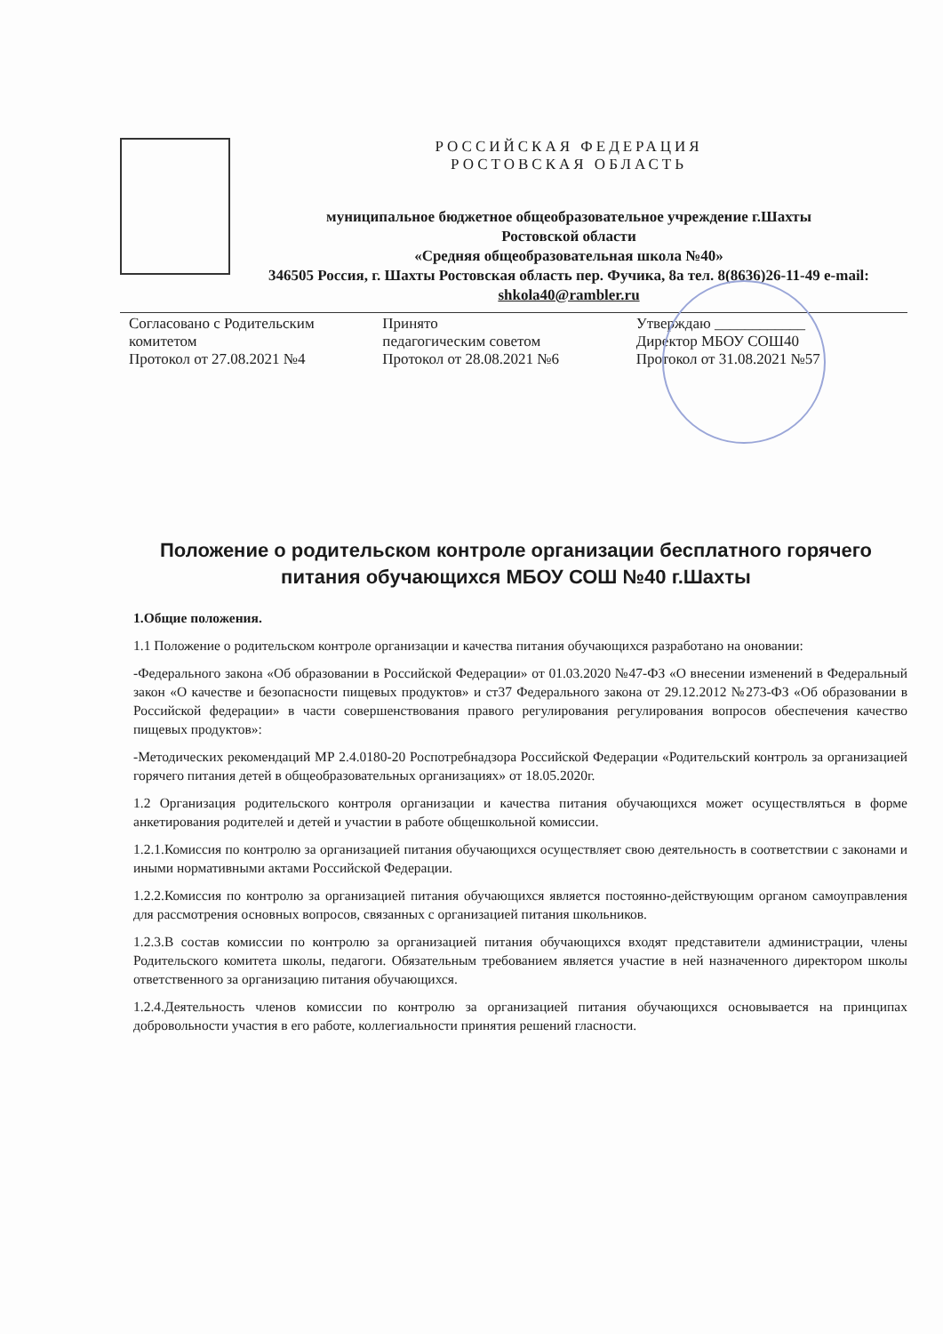РОССИЙСКАЯ ФЕДЕРАЦИЯ
РОСТОВСКАЯ ОБЛАСТЬ
муниципальное бюджетное общеобразовательное учреждение г.Шахты
Ростовской области
«Средняя общеобразовательная школа №40»
346505 Россия, г. Шахты Ростовская область пер. Фучика, 8а тел. 8(8636)26-11-49 e-mail: shkola40@rambler.ru
Согласовано с Родительским
комитетом
Протокол от 27.08.2021 №4
Принято
педагогическим советом
Протокол от 28.08.2021 №6
Утверждаю ____________
Директор МБОУ СОШ40
Протокол от 31.08.2021 №57
Положение о родительском контроле организации бесплатного горячего питания обучающихся МБОУ СОШ №40 г.Шахты
1.Общие положения.
1.1 Положение о родительском контроле организации и качества питания обучающихся разработано на оновании:
-Федерального закона «Об образовании в Российской Федерации» от 01.03.2020 №47-ФЗ «О внесении изменений в Федеральный закон «О качестве и безопасности пищевых продуктов» и ст37 Федерального закона от 29.12.2012 №273-ФЗ «Об образовании в Российской федерации» в части совершенствования правого регулирования регулирования вопросов обеспечения качество пищевых продуктов»:
-Методических рекомендаций МР 2.4.0180-20 Роспотребнадзора Российской Федерации «Родительский контроль за организацией горячего питания детей в общеобразовательных организациях» от 18.05.2020г.
1.2 Организация родительского контроля организации и качества питания обучающихся может осуществляться в форме анкетирования родителей и детей и участии в работе общешкольной комиссии.
1.2.1.Комиссия по контролю за организацией питания обучающихся осуществляет свою деятельность в соответствии с законами и иными нормативными актами Российской Федерации.
1.2.2.Комиссия по контролю за организацией питания обучающихся является постоянно-действующим органом самоуправления для рассмотрения основных вопросов, связанных с организацией питания школьников.
1.2.3.В состав комиссии по контролю за организацией питания обучающихся входят представители администрации, члены Родительского комитета школы, педагоги. Обязательным требованием является участие в ней назначенного директором школы ответственного за организацию питания обучающихся.
1.2.4.Деятельность членов комиссии по контролю за организацией питания обучающихся основывается на принципах добровольности участия в его работе, коллегиальности принятия решений гласности.